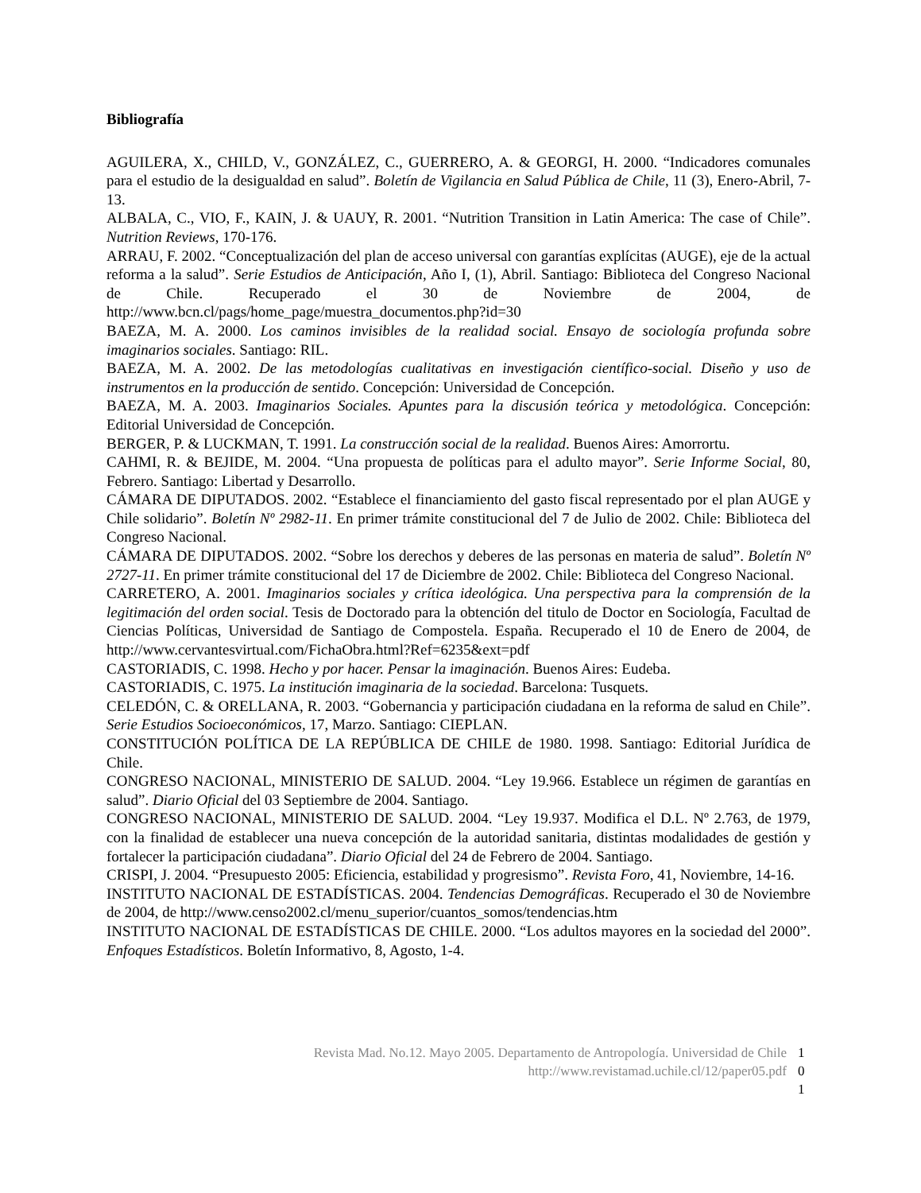Bibliografía
AGUILERA, X., CHILD, V., GONZÁLEZ, C., GUERRERO, A. & GEORGI, H. 2000. “Indicadores comunales para el estudio de la desigualdad en salud”. Boletín de Vigilancia en Salud Pública de Chile, 11 (3), Enero-Abril, 7-13.
ALBALA, C., VIO, F., KAIN, J. & UAUY, R. 2001. “Nutrition Transition in Latin America: The case of Chile”. Nutrition Reviews, 170-176.
ARRAU, F. 2002. “Conceptualización del plan de acceso universal con garantías explícitas (AUGE), eje de la actual reforma a la salud”. Serie Estudios de Anticipación, Año I, (1), Abril. Santiago: Biblioteca del Congreso Nacional de Chile. Recuperado el 30 de Noviembre de 2004, de http://www.bcn.cl/pags/home_page/muestra_documentos.php?id=30
BAEZA, M. A. 2000. Los caminos invisibles de la realidad social. Ensayo de sociología profunda sobre imaginarios sociales. Santiago: RIL.
BAEZA, M. A. 2002. De las metodologías cualitativas en investigación científico-social. Diseño y uso de instrumentos en la producción de sentido. Concepción: Universidad de Concepción.
BAEZA, M. A. 2003. Imaginarios Sociales. Apuntes para la discusión teórica y metodológica. Concepción: Editorial Universidad de Concepción.
BERGER, P. & LUCKMAN, T. 1991. La construcción social de la realidad. Buenos Aires: Amorrortu.
CAHMI, R. & BEJIDE, M. 2004. “Una propuesta de políticas para el adulto mayor”. Serie Informe Social, 80, Febrero. Santiago: Libertad y Desarrollo.
CÁMARA DE DIPUTADOS. 2002. “Establece el financiamiento del gasto fiscal representado por el plan AUGE y Chile solidario”. Boletín Nº 2982-11. En primer trámite constitucional del 7 de Julio de 2002. Chile: Biblioteca del Congreso Nacional.
CÁMARA DE DIPUTADOS. 2002. “Sobre los derechos y deberes de las personas en materia de salud”. Boletín Nº 2727-11. En primer trámite constitucional del 17 de Diciembre de 2002. Chile: Biblioteca del Congreso Nacional.
CARRETERO, A. 2001. Imaginarios sociales y crítica ideológica. Una perspectiva para la comprensión de la legitimación del orden social. Tesis de Doctorado para la obtención del titulo de Doctor en Sociología, Facultad de Ciencias Políticas, Universidad de Santiago de Compostela. España. Recuperado el 10 de Enero de 2004, de http://www.cervantesvirtual.com/FichaObra.html?Ref=6235&ext=pdf
CASTORIADIS, C. 1998. Hecho y por hacer. Pensar la imaginación. Buenos Aires: Eudeba.
CASTORIADIS, C. 1975. La institución imaginaria de la sociedad. Barcelona: Tusquets.
CELEDÓN, C. & ORELLANA, R. 2003. “Gobernancia y participación ciudadana en la reforma de salud en Chile”. Serie Estudios Socioeconómicos, 17, Marzo. Santiago: CIEPLAN.
CONSTITUCIÓN POLÍTICA DE LA REPÚBLICA DE CHILE de 1980. 1998. Santiago: Editorial Jurídica de Chile.
CONGRESO NACIONAL, MINISTERIO DE SALUD. 2004. “Ley 19.966. Establece un régimen de garantías en salud”. Diario Oficial del 03 Septiembre de 2004. Santiago.
CONGRESO NACIONAL, MINISTERIO DE SALUD. 2004. “Ley 19.937. Modifica el D.L. Nº 2.763, de 1979, con la finalidad de establecer una nueva concepción de la autoridad sanitaria, distintas modalidades de gestión y fortalecer la participación ciudadana”. Diario Oficial del 24 de Febrero de 2004. Santiago.
CRISPI, J. 2004. “Presupuesto 2005: Eficiencia, estabilidad y progresismo”. Revista Foro, 41, Noviembre, 14-16.
INSTITUTO NACIONAL DE ESTADÍSTICAS. 2004. Tendencias Demográficas. Recuperado el 30 de Noviembre de 2004, de http://www.censo2002.cl/menu_superior/cuantos_somos/tendencias.htm
INSTITUTO NACIONAL DE ESTADÍSTICAS DE CHILE. 2000. “Los adultos mayores en la sociedad del 2000”. Enfoques Estadísticos. Boletín Informativo, 8, Agosto, 1-4.
Revista Mad. No.12. Mayo 2005. Departamento de Antropología. Universidad de Chile
http://www.revistamad.uchile.cl/12/paper05.pdf
1
0
1